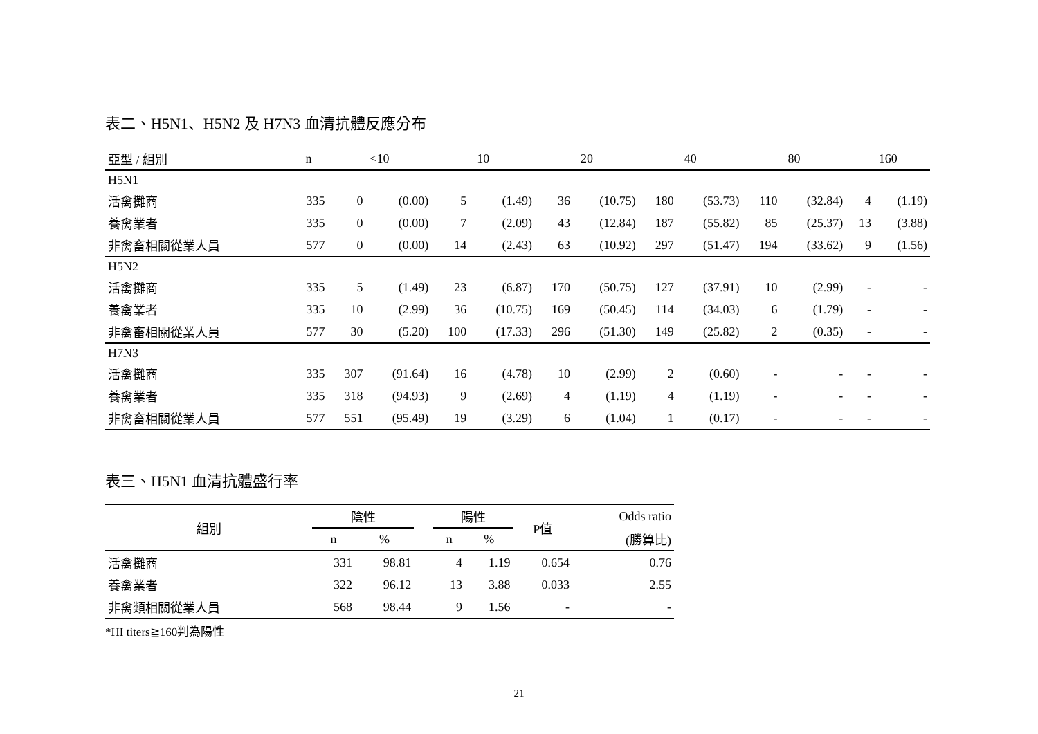表二、H5N1、H5N2 及 H7N3 血清抗體反應分布
| 亞型 / 組別 | n | <10 | | 10 | | 20 | | 40 | | 80 | | 160 | |
| --- | --- | --- | --- | --- | --- | --- | --- | --- | --- | --- | --- | --- | --- |
| H5N1 | | | | | | | | | | | | | |
| 活禽攤商 | 335 | 0 | (0.00) | 5 | (1.49) | 36 | (10.75) | 180 | (53.73) | 110 | (32.84) | 4 | (1.19) |
| 養禽業者 | 335 | 0 | (0.00) | 7 | (2.09) | 43 | (12.84) | 187 | (55.82) | 85 | (25.37) | 13 | (3.88) |
| 非禽畜相關從業人員 | 577 | 0 | (0.00) | 14 | (2.43) | 63 | (10.92) | 297 | (51.47) | 194 | (33.62) | 9 | (1.56) |
| H5N2 | | | | | | | | | | | | | |
| 活禽攤商 | 335 | 5 | (1.49) | 23 | (6.87) | 170 | (50.75) | 127 | (37.91) | 10 | (2.99) | - | - |
| 養禽業者 | 335 | 10 | (2.99) | 36 | (10.75) | 169 | (50.45) | 114 | (34.03) | 6 | (1.79) | - | - |
| 非禽畜相關從業人員 | 577 | 30 | (5.20) | 100 | (17.33) | 296 | (51.30) | 149 | (25.82) | 2 | (0.35) | - | - |
| H7N3 | | | | | | | | | | | | | |
| 活禽攤商 | 335 | 307 | (91.64) | 16 | (4.78) | 10 | (2.99) | 2 | (0.60) | - | - | - | - |
| 養禽業者 | 335 | 318 | (94.93) | 9 | (2.69) | 4 | (1.19) | 4 | (1.19) | - | - | - | - |
| 非禽畜相關從業人員 | 577 | 551 | (95.49) | 19 | (3.29) | 6 | (1.04) | 1 | (0.17) | - | - | - | - |
表三、H5N1 血清抗體盛行率
| 組別 | 陰性 | | | 陽性 | | P值 | Odds ratio |
| --- | --- | --- | --- | --- | --- | --- | --- |
| | n | % | | n | % | | (勝算比) |
| 活禽攤商 | 331 | 98.81 | | 4 | 1.19 | 0.654 | 0.76 |
| 養禽業者 | 322 | 96.12 | | 13 | 3.88 | 0.033 | 2.55 |
| 非禽類相關從業人員 | 568 | 98.44 | | 9 | 1.56 | - | - |
*HI titers≧160判為陽性
21